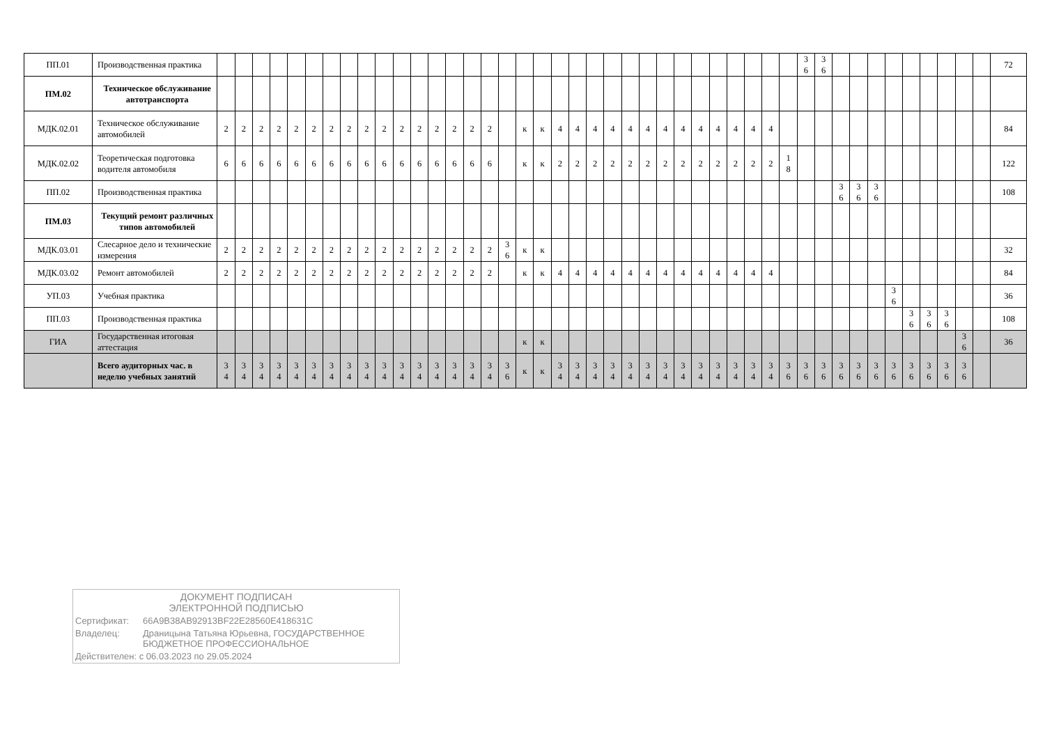| ПП.01 | Производственная практика | | | | | | | | | | | | | | | | | | | | | | | | | | | | | | | | | | 3 6 | 3 6 | | | | | | | | | | 72 |
| ПМ.02 | Техническое обслуживание автотранспорта | | | | | | | | | | | | | | | | | | | | | | | | | | | | | | | | | | | | | | | | | | | | | |
| МДК.02.01 | Техническое обслуживание автомобилей | 2 | 2 | 2 | 2 | 2 | 2 | 2 | 2 | 2 | 2 | 2 | 2 | 2 | 2 | 2 | 2 | | к | к | 4 | 4 | 4 | 4 | 4 | 4 | 4 | 4 | 4 | 4 | 4 | 4 | 4 | | | | | | | | | | | | | 84 |
| МДК.02.02 | Теоретическая подготовка водителя автомобиля | 6 | 6 | 6 | 6 | 6 | 6 | 6 | 6 | 6 | 6 | 6 | 6 | 6 | 6 | 6 | 6 | | к | к | 2 | 2 | 2 | 2 | 2 | 2 | 2 | 2 | 2 | 2 | 2 | 2 | 2 | 1 8 | | | | | | | | | | | | 122 |
| ПП.02 | Производственная практика | | | | | | | | | | | | | | | | | | | | | | | | | | | | | | | | | | | | 3 6 | 3 6 | 3 6 | | | | | | | 108 |
| ПМ.03 | Текущий ремонт различных типов автомобилей | | | | | | | | | | | | | | | | | | | | | | | | | | | | | | | | | | | | | | | | | | | | | |
| МДК.03.01 | Слесарное дело и технические измерения | 2 | 2 | 2 | 2 | 2 | 2 | 2 | 2 | 2 | 2 | 2 | 2 | 2 | 2 | 2 | 2 | 3 6 | к | к | | | | | | | | | | | | | | | | | | | | | | | | | | 32 |
| МДК.03.02 | Ремонт автомобилей | 2 | 2 | 2 | 2 | 2 | 2 | 2 | 2 | 2 | 2 | 2 | 2 | 2 | 2 | 2 | 2 | | к | к | 4 | 4 | 4 | 4 | 4 | 4 | 4 | 4 | 4 | 4 | 4 | 4 | 4 | | | | | | | | | | | | | 84 |
| УП.03 | Учебная практика | | | | | | | | | | | | | | | | | | | | | | | | | | | | | | | | | | | | | | | 3 6 | | | | | | 36 |
| ПП.03 | Производственная практика | | | | | | | | | | | | | | | | | | | | | | | | | | | | | | | | | | | | | | | | 3 6 | 3 6 | 3 6 | | | 108 |
| ГИА | Государственная итоговая аттестация | | | | | | | | | | | | | | | | | | к | к | | | | | | | | | | | | | | | | | | | | | | | | 3 6 | | 36 |
| | Всего аудиторных час. в неделю учебных занятий | 3 4 | 3 4 | 3 4 | 3 4 | 3 4 | 3 4 | 3 4 | 3 4 | 3 4 | 3 4 | 3 4 | 3 4 | 3 4 | 3 4 | 3 4 | 3 4 | 3 6 | к | к | 3 4 | 3 4 | 3 4 | 3 4 | 3 4 | 3 4 | 3 4 | 3 4 | 3 4 | 3 4 | 3 4 | 3 4 | 3 4 | 3 6 | 3 6 | 3 6 | 3 6 | 3 6 | 3 6 | 3 6 | 3 6 | 3 6 | 3 6 | 3 6 | | |
ДОКУМЕНТ ПОДПИСАН
ЭЛЕКТРОННОЙ ПОДПИСЬЮ
Сертификат: 66A9B38AB92913BF22E28560E418631C
Владелец: Драницына Татьяна Юрьевна, ГОСУДАРСТВЕННОЕ БЮДЖЕТНОЕ ПРОФЕССИОНАЛЬНОЕ
Действителен: с 06.03.2023 по 29.05.2024